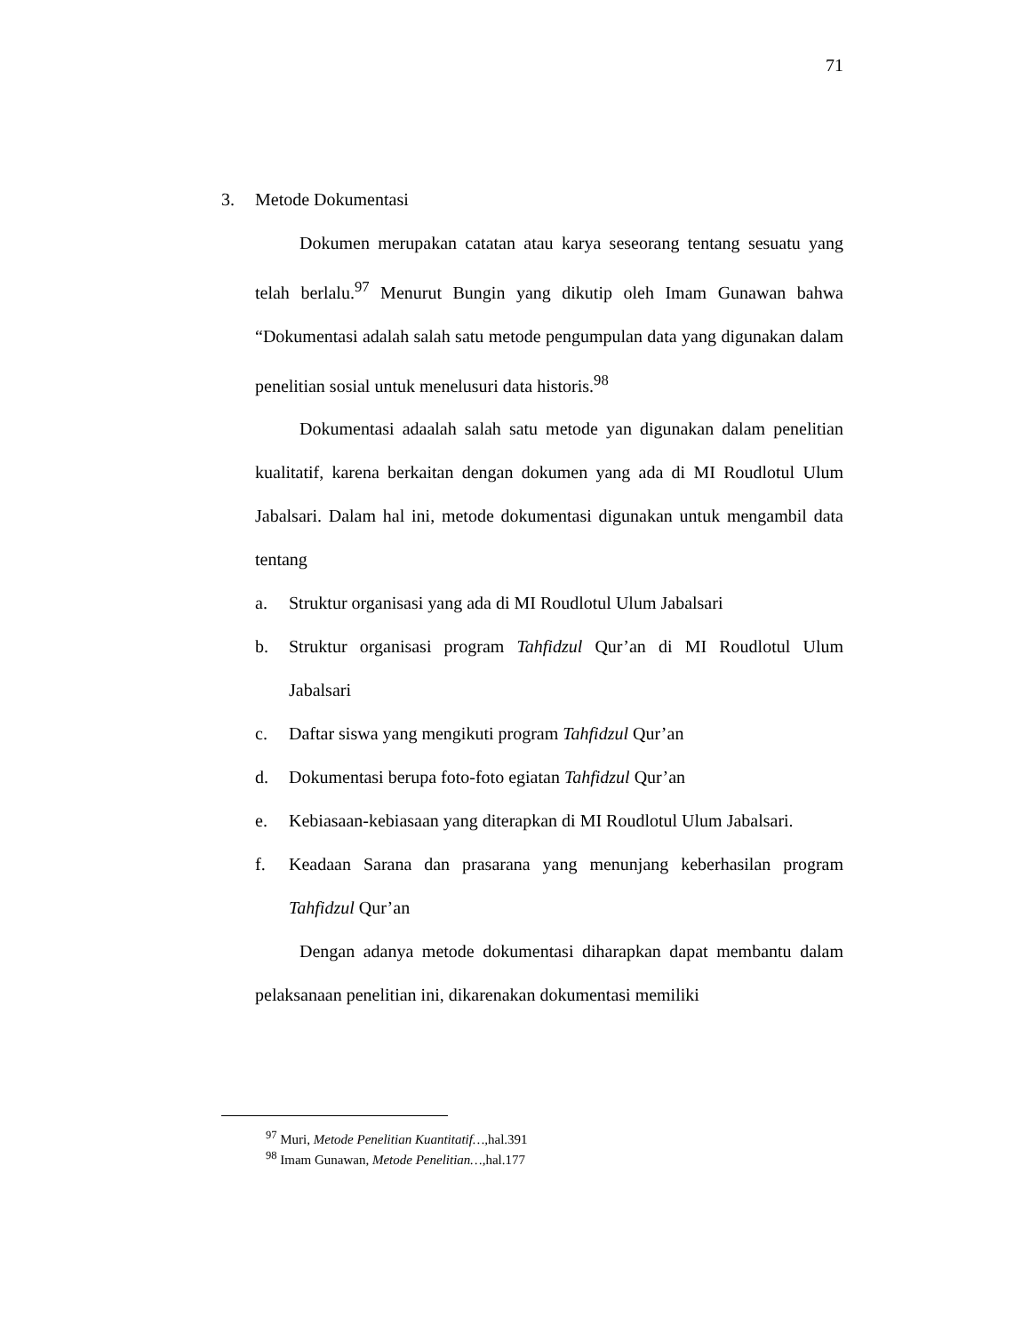71
3. Metode Dokumentasi
Dokumen merupakan catatan atau karya seseorang tentang sesuatu yang telah berlalu.<sup>97</sup> Menurut Bungin yang dikutip oleh Imam Gunawan bahwa “Dokumentasi adalah salah satu metode pengumpulan data yang digunakan dalam penelitian sosial untuk menelusuri data historis.<sup>98</sup>
Dokumentasi adaalah salah satu metode yan digunakan dalam penelitian kualitatif, karena berkaitan dengan dokumen yang ada di MI Roudlotul Ulum Jabalsari. Dalam hal ini, metode dokumentasi digunakan untuk mengambil data tentang
a. Struktur organisasi yang ada di MI Roudlotul Ulum Jabalsari
b. Struktur organisasi program Tahfidzul Qur’an di MI Roudlotul Ulum Jabalsari
c. Daftar siswa yang mengikuti program Tahfidzul Qur’an
d. Dokumentasi berupa foto-foto egiatan Tahfidzul Qur’an
e. Kebiasaan-kebiasaan yang diterapkan di MI Roudlotul Ulum Jabalsari.
f. Keadaan Sarana dan prasarana yang menunjang keberhasilan program Tahfidzul Qur’an
Dengan adanya metode dokumentasi diharapkan dapat membantu dalam pelaksanaan penelitian ini, dikarenakan dokumentasi memiliki
<sup>97</sup> Muri, Metode Penelitian Kuantitatif…, hal.391
<sup>98</sup> Imam Gunawan, Metode Penelitian…, hal.177